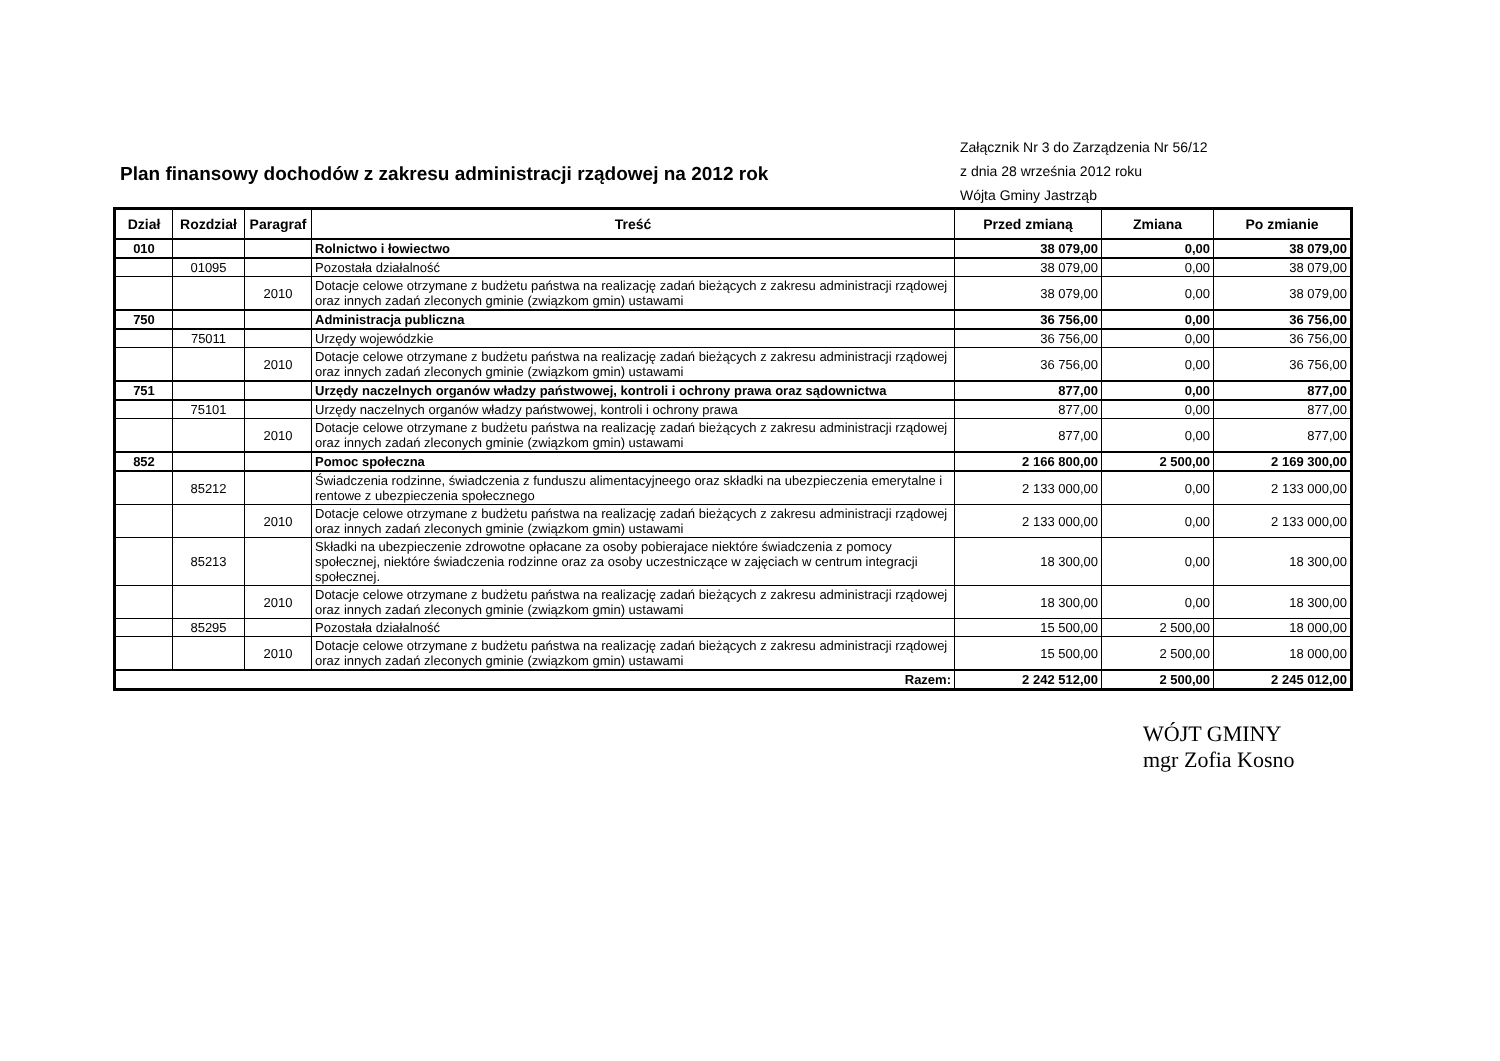Plan finansowy dochodów z zakresu administracji rządowej na 2012 rok
Załącznik Nr 3 do Zarządzenia Nr 56/12
z dnia 28 września 2012 roku
Wójta Gminy Jastrząb
| Dział | Rozdział | Paragraf | Treść | Przed zmianą | Zmiana | Po zmianie |
| --- | --- | --- | --- | --- | --- | --- |
| 010 | | | Rolnictwo i łowiectwo | 38 079,00 | 0,00 | 38 079,00 |
| | 01095 | | Pozostała działalność | 38 079,00 | 0,00 | 38 079,00 |
| | | 2010 | Dotacje celowe otrzymane z budżetu państwa na realizację zadań bieżących z zakresu administracji rządowej oraz innych zadań zleconych gminie (związkom gmin) ustawami | 38 079,00 | 0,00 | 38 079,00 |
| 750 | | | Administracja publiczna | 36 756,00 | 0,00 | 36 756,00 |
| | 75011 | | Urzędy wojewódzkie | 36 756,00 | 0,00 | 36 756,00 |
| | | 2010 | Dotacje celowe otrzymane z budżetu państwa na realizację zadań bieżących z zakresu administracji rządowej oraz innych zadań zleconych gminie (związkom gmin) ustawami | 36 756,00 | 0,00 | 36 756,00 |
| 751 | | | Urzędy naczelnych organów władzy państwowej, kontroli i ochrony prawa oraz sądownictwa | 877,00 | 0,00 | 877,00 |
| | 75101 | | Urzędy naczelnych organów władzy państwowej, kontroli i ochrony prawa | 877,00 | 0,00 | 877,00 |
| | | 2010 | Dotacje celowe otrzymane z budżetu państwa na realizację zadań bieżących z zakresu administracji rządowej oraz innych zadań zleconych gminie (związkom gmin) ustawami | 877,00 | 0,00 | 877,00 |
| 852 | | | Pomoc społeczna | 2 166 800,00 | 2 500,00 | 2 169 300,00 |
| | 85212 | | Świadczenia rodzinne, świadczenia z funduszu alimentacyjneego oraz składki na ubezpieczenia emerytalne i rentowe z ubezpieczenia społecznego | 2 133 000,00 | 0,00 | 2 133 000,00 |
| | | 2010 | Dotacje celowe otrzymane z budżetu państwa na realizację zadań bieżących z zakresu administracji rządowej oraz innych zadań zleconych gminie (związkom gmin) ustawami | 2 133 000,00 | 0,00 | 2 133 000,00 |
| | 85213 | | Składki na ubezpieczenie zdrowotne opłacane za osoby pobierajace niektóre świadczenia z pomocy społecznej, niektóre świadczenia rodzinne oraz za osoby uczestniczące w zajęciach w centrum integracji społecznej. | 18 300,00 | 0,00 | 18 300,00 |
| | | 2010 | Dotacje celowe otrzymane z budżetu państwa na realizację zadań bieżących z zakresu administracji rządowej oraz innych zadań zleconych gminie (związkom gmin) ustawami | 18 300,00 | 0,00 | 18 300,00 |
| | 85295 | | Pozostała działalność | 15 500,00 | 2 500,00 | 18 000,00 |
| | | 2010 | Dotacje celowe otrzymane z budżetu państwa na realizację zadań bieżących z zakresu administracji rządowej oraz innych zadań zleconych gminie (związkom gmin) ustawami | 15 500,00 | 2 500,00 | 18 000,00 |
| Razem: | | | | 2 242 512,00 | 2 500,00 | 2 245 012,00 |
WÓJT GMINY
mgr Zofia Kosno